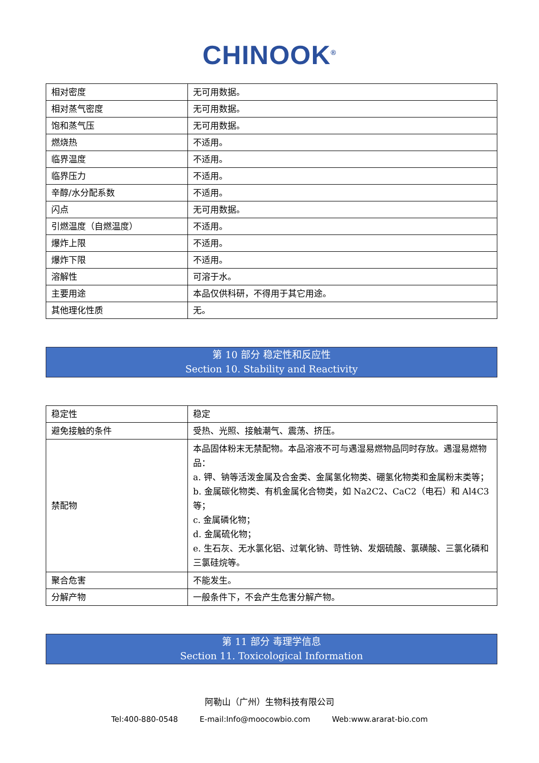CHINOOK<sup>®</sup>
| 相对密度 | 无可用数据。 |
| 相对蒸气密度 | 无可用数据。 |
| 饱和蒸气压 | 无可用数据。 |
| 燃烧热 | 不适用。 |
| 临界温度 | 不适用。 |
| 临界压力 | 不适用。 |
| 辛醇/水分配系数 | 不适用。 |
| 闪点 | 无可用数据。 |
| 引燃温度（自燃温度） | 不适用。 |
| 爆炸上限 | 不适用。 |
| 爆炸下限 | 不适用。 |
| 溶解性 | 可溶于水。 |
| 主要用途 | 本品仅供科研，不得用于其它用途。 |
| 其他理化性质 | 无。 |
第 10 部分 稳定性和反应性
Section 10. Stability and Reactivity
| 稳定性 | 稳定 |
| 避免接触的条件 | 受热、光照、接触潮气、震荡、挤压。 |
| 禁配物 | 本品固体粉末无禁配物。本品溶液不可与遇湿易燃物品同时存放。遇湿易燃物品： a. 钾、钠等活泼金属及合金类、金属氢化物类、硼氢化物类和金属粉末类等； b. 金属碳化物类、有机金属化合物类，如 Na2C2、CaC2（电石）和 Al4C3 等； c. 金属磷化物； d. 金属硫化物； e. 生石灰、无水氯化铝、过氧化钠、苛性钠、发烟硫酸、氯磺酸、三氯化磷和三氯硅烷等。 |
| 聚合危害 | 不能发生。 |
| 分解产物 | 一般条件下，不会产生危害分解产物。 |
第 11 部分 毒理学信息
Section 11. Toxicological Information
阿勒山（广州）生物科技有限公司
Tel:400-880-0548 E-mail:Info@moocowbio.com Web:www.ararat-bio.com